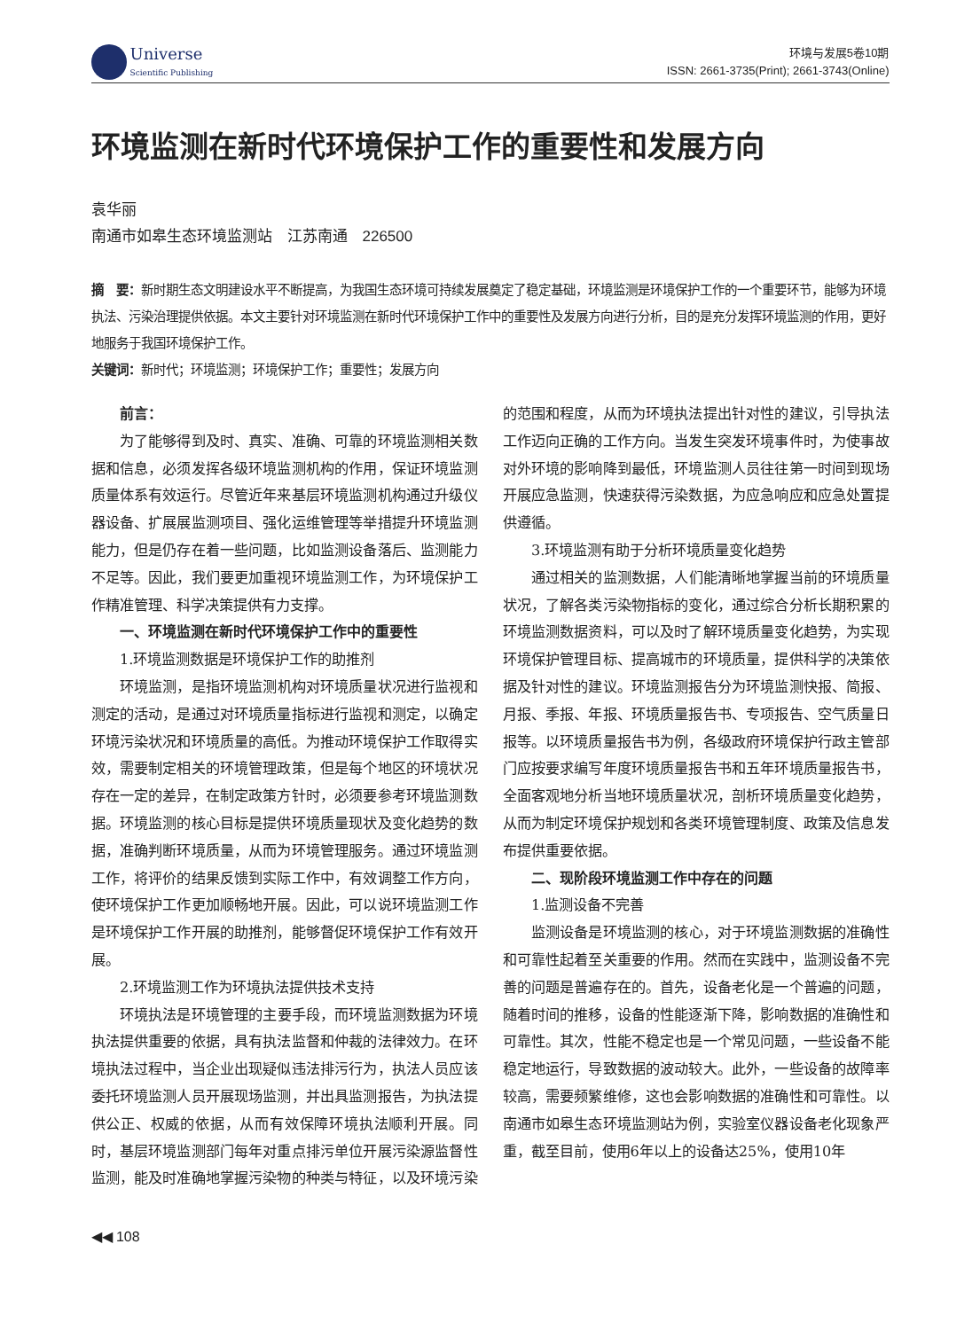Universe
Scientific Publishing
环境与发展5卷10期
ISSN: 2661-3735(Print); 2661-3743(Online)
环境监测在新时代环境保护工作的重要性和发展方向
袁华丽
南通市如皋生态环境监测站　江苏南通　226500
摘　要：新时期生态文明建设水平不断提高，为我国生态环境可持续发展奠定了稳定基础，环境监测是环境保护工作的一个重要环节，能够为环境执法、污染治理提供依据。本文主要针对环境监测在新时代环境保护工作中的重要性及发展方向进行分析，目的是充分发挥环境监测的作用，更好地服务于我国环境保护工作。
关键词：新时代；环境监测；环境保护工作；重要性；发展方向
前言：
为了能够得到及时、真实、准确、可靠的环境监测相关数据和信息，必须发挥各级环境监测机构的作用，保证环境监测质量体系有效运行。尽管近年来基层环境监测机构通过升级仪器设备、扩展展监测项目、强化运维管理等举措提升环境监测能力，但是仍存在着一些问题，比如监测设备落后、监测能力不足等。因此，我们要更加重视环境监测工作，为环境保护工作精准管理、科学决策提供有力支撑。
一、环境监测在新时代环境保护工作中的重要性
1.环境监测数据是环境保护工作的助推剂
环境监测，是指环境监测机构对环境质量状况进行监视和测定的活动，是通过对环境质量指标进行监视和测定，以确定环境污染状况和环境质量的高低。为推动环境保护工作取得实效，需要制定相关的环境管理政策，但是每个地区的环境状况存在一定的差异，在制定政策方针时，必须要参考环境监测数据。环境监测的核心目标是提供环境质量现状及变化趋势的数据，准确判断环境质量，从而为环境管理服务。通过环境监测工作，将评价的结果反馈到实际工作中，有效调整工作方向，使环境保护工作更加顺畅地开展。因此，可以说环境监测工作是环境保护工作开展的助推剂，能够督促环境保护工作有效开展。
2.环境监测工作为环境执法提供技术支持
环境执法是环境管理的主要手段，而环境监测数据为环境执法提供重要的依据，具有执法监督和仲裁的法律效力。在环境执法过程中，当企业出现疑似违法排污行为，执法人员应该委托环境监测人员开展现场监测，并出具监测报告，为执法提供公正、权威的依据，从而有效保障环境执法顺利开展。同时，基层环境监测部门每年对重点排污单位开展污染源监督性监测，能及时准确地掌握污染物的种类与特征，以及环境污染的范围和程度，从而为环境执法提出针对性的建议，引导执法工作迈向正确的工作方向。当发生突发环境事件时，为使事故对外环境的影响降到最低，环境监测人员往往第一时间到现场开展应急监测，快速获得污染数据，为应急响应和应急处置提供遵循。
3.环境监测有助于分析环境质量变化趋势
通过相关的监测数据，人们能清晰地掌握当前的环境质量状况，了解各类污染物指标的变化，通过综合分析长期积累的环境监测数据资料，可以及时了解环境质量变化趋势，为实现环境保护管理目标、提高城市的环境质量，提供科学的决策依据及针对性的建议。环境监测报告分为环境监测快报、简报、月报、季报、年报、环境质量报告书、专项报告、空气质量日报等。以环境质量报告书为例，各级政府环境保护行政主管部门应按要求编写年度环境质量报告书和五年环境质量报告书，全面客观地分析当地环境质量状况，剖析环境质量变化趋势，从而为制定环境保护规划和各类环境管理制度、政策及信息发布提供重要依据。
二、现阶段环境监测工作中存在的问题
1.监测设备不完善
监测设备是环境监测的核心，对于环境监测数据的准确性和可靠性起着至关重要的作用。然而在实践中，监测设备不完善的问题是普遍存在的。首先，设备老化是一个普遍的问题，随着时间的推移，设备的性能逐渐下降，影响数据的准确性和可靠性。其次，性能不稳定也是一个常见问题，一些设备不能稳定地运行，导致数据的波动较大。此外，一些设备的故障率较高，需要频繁维修，这也会影响数据的准确性和可靠性。以南通市如皋生态环境监测站为例，实验室仪器设备老化现象严重，截至目前，使用6年以上的设备达25%，使用10年
◀◀ 108